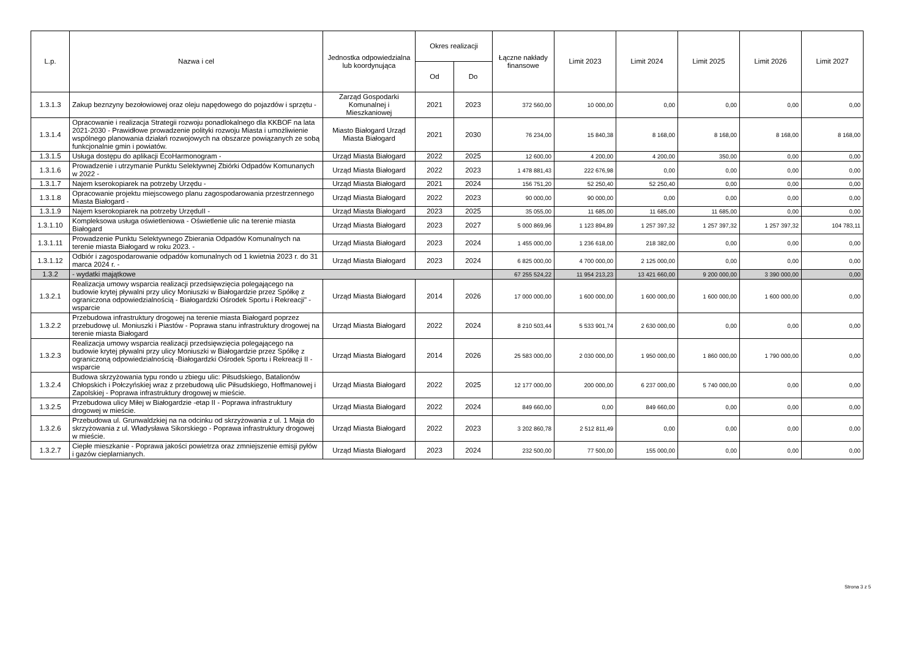| L.p. | Nazwa i cel | Jednostka odpowiedzialna lub koordynująca | Okres realizacji | | Łączne nakłady finansowe | Limit 2023 | Limit 2024 | Limit 2025 | Limit 2026 | Limit 2027 |
| --- | --- | --- | --- | --- | --- | --- | --- | --- | --- | --- |
| | | | Od | Do | | | | | | |
| 1.3.1.3 | Zakup beznzyny bezołowiowej oraz oleju napędowego do pojazdów i sprzętu - | Zarząd Gospodarki Komunalnej i Mieszkaniowej | 2021 | 2023 | 372 560,00 | 10 000,00 | 0,00 | 0,00 | 0,00 | 0,00 |
| 1.3.1.4 | Opracowanie i realizacja Strategii rozwoju ponadlokalnego dla KKBOF na lata 2021-2030 - Prawidłowe prowadzenie polityki rozwoju Miasta i umożliwienie wspólnego planowania działań rozwojowych na obszarze powiązanych ze sobą funkcjonalnie gmin i powiatów. | Miasto Białogard Urząd Miasta Białogard | 2021 | 2030 | 76 234,00 | 15 840,38 | 8 168,00 | 8 168,00 | 8 168,00 | 8 168,00 |
| 1.3.1.5 | Usługa dostępu do aplikacji EcoHarmonogram - | Urząd Miasta Białogard | 2022 | 2025 | 12 600,00 | 4 200,00 | 4 200,00 | 350,00 | 0,00 | 0,00 |
| 1.3.1.6 | Prowadzenie i utrzymanie Punktu Selektywnej Zbiórki Odpadów Komunanych w 2022 - | Urząd Miasta Białogard | 2022 | 2023 | 1 478 881,43 | 222 676,98 | 0,00 | 0,00 | 0,00 | 0,00 |
| 1.3.1.7 | Najem kserokopiarek na potrzeby Urzędu - | Urząd Miasta Białogard | 2021 | 2024 | 156 751,20 | 52 250,40 | 52 250,40 | 0,00 | 0,00 | 0,00 |
| 1.3.1.8 | Opracowanie projektu miejscowego planu zagospodarowania przestrzennego Miasta Białogard - | Urząd Miasta Białogard | 2022 | 2023 | 90 000,00 | 90 000,00 | 0,00 | 0,00 | 0,00 | 0,00 |
| 1.3.1.9 | Najem kserokopiarek na potrzeby UrzęduII - | Urząd Miasta Białogard | 2023 | 2025 | 35 055,00 | 11 685,00 | 11 685,00 | 11 685,00 | 0,00 | 0,00 |
| 1.3.1.10 | Kompleksowa usługa oświetleniowa - Oświetlenie ulic na terenie miasta Białogard | Urząd Miasta Białogard | 2023 | 2027 | 5 000 869,96 | 1 123 894,89 | 1 257 397,32 | 1 257 397,32 | 1 257 397,32 | 104 783,11 |
| 1.3.1.11 | Prowadzenie Punktu Selektywnego Zbierania Odpadów Komunalnych na terenie miasta Białogard w roku 2023. - | Urząd Miasta Białogard | 2023 | 2024 | 1 455 000,00 | 1 236 618,00 | 218 382,00 | 0,00 | 0,00 | 0,00 |
| 1.3.1.12 | Odbiór i zagospodarowanie odpadów komunalnych od 1 kwietnia 2023 r. do 31 marca 2024 r. - | Urząd Miasta Białogard | 2023 | 2024 | 6 825 000,00 | 4 700 000,00 | 2 125 000,00 | 0,00 | 0,00 | 0,00 |
| 1.3.2 | - wydatki majątkowe | | | | 67 255 524,22 | 11 954 213,23 | 13 421 660,00 | 9 200 000,00 | 3 390 000,00 | 0,00 |
| 1.3.2.1 | Realizacja umowy wsparcia realizacji przedsięwzięcia polegającego na budowie krytej pływalni przy ulicy Moniuszki w Białogardzie przez Spółkę z ograniczona odpowiedzialnością - Białogardzki Ośrodek Sportu i Rekreacji" - wsparcie | Urząd Miasta Białogard | 2014 | 2026 | 17 000 000,00 | 1 600 000,00 | 1 600 000,00 | 1 600 000,00 | 1 600 000,00 | 0,00 |
| 1.3.2.2 | Przebudowa infrastruktury drogowej na terenie miasta Białogard poprzez przebudowę ul. Moniuszki i Piastów - Poprawa stanu infrastruktury drogowej na terenie miasta Białogard | Urząd Miasta Białogard | 2022 | 2024 | 8 210 503,44 | 5 533 901,74 | 2 630 000,00 | 0,00 | 0,00 | 0,00 |
| 1.3.2.3 | Realizacja umowy wsparcia realizacji przedsięwzięcia polegającego na budowie krytej pływalni przy ulicy Moniuszki w Białogardzie przez Spółkę z ograniczoną odpowiedzialnością -Białogardzki Ośrodek Sportu i Rekreacji II - wsparcie | Urząd Miasta Białogard | 2014 | 2026 | 25 583 000,00 | 2 030 000,00 | 1 950 000,00 | 1 860 000,00 | 1 790 000,00 | 0,00 |
| 1.3.2.4 | Budowa skrzyżowania typu rondo u zbiegu ulic: Piłsudskiego, Batalionów Chłopskich i Połczyńskiej wraz z przebudową ulic Piłsudskiego, Hoffmanowej i Zapolskiej - Poprawa infrastruktury drogowej w mieście. | Urząd Miasta Białogard | 2022 | 2025 | 12 177 000,00 | 200 000,00 | 6 237 000,00 | 5 740 000,00 | 0,00 | 0,00 |
| 1.3.2.5 | Przebudowa ulicy Miłej w Białogardzie -etap II - Poprawa infrastruktury drogowej w mieście. | Urząd Miasta Białogard | 2022 | 2024 | 849 660,00 | 0,00 | 849 660,00 | 0,00 | 0,00 | 0,00 |
| 1.3.2.6 | Przebudowa ul. Grunwaldzkiej na na odcinku od skrzyżowania z ul. 1 Maja do skrzyżowania z ul. Władysława Sikorskiego - Poprawa infrastruktury drogowej w mieście. | Urząd Miasta Białogard | 2022 | 2023 | 3 202 860,78 | 2 512 811,49 | 0,00 | 0,00 | 0,00 | 0,00 |
| 1.3.2.7 | Ciepłe mieszkanie - Poprawa jakości powietrza oraz zmniejszenie emisji pyłów i gazów cieplarnianych. | Urząd Miasta Białogard | 2023 | 2024 | 232 500,00 | 77 500,00 | 155 000,00 | 0,00 | 0,00 | 0,00 |
Strona 3 z 5